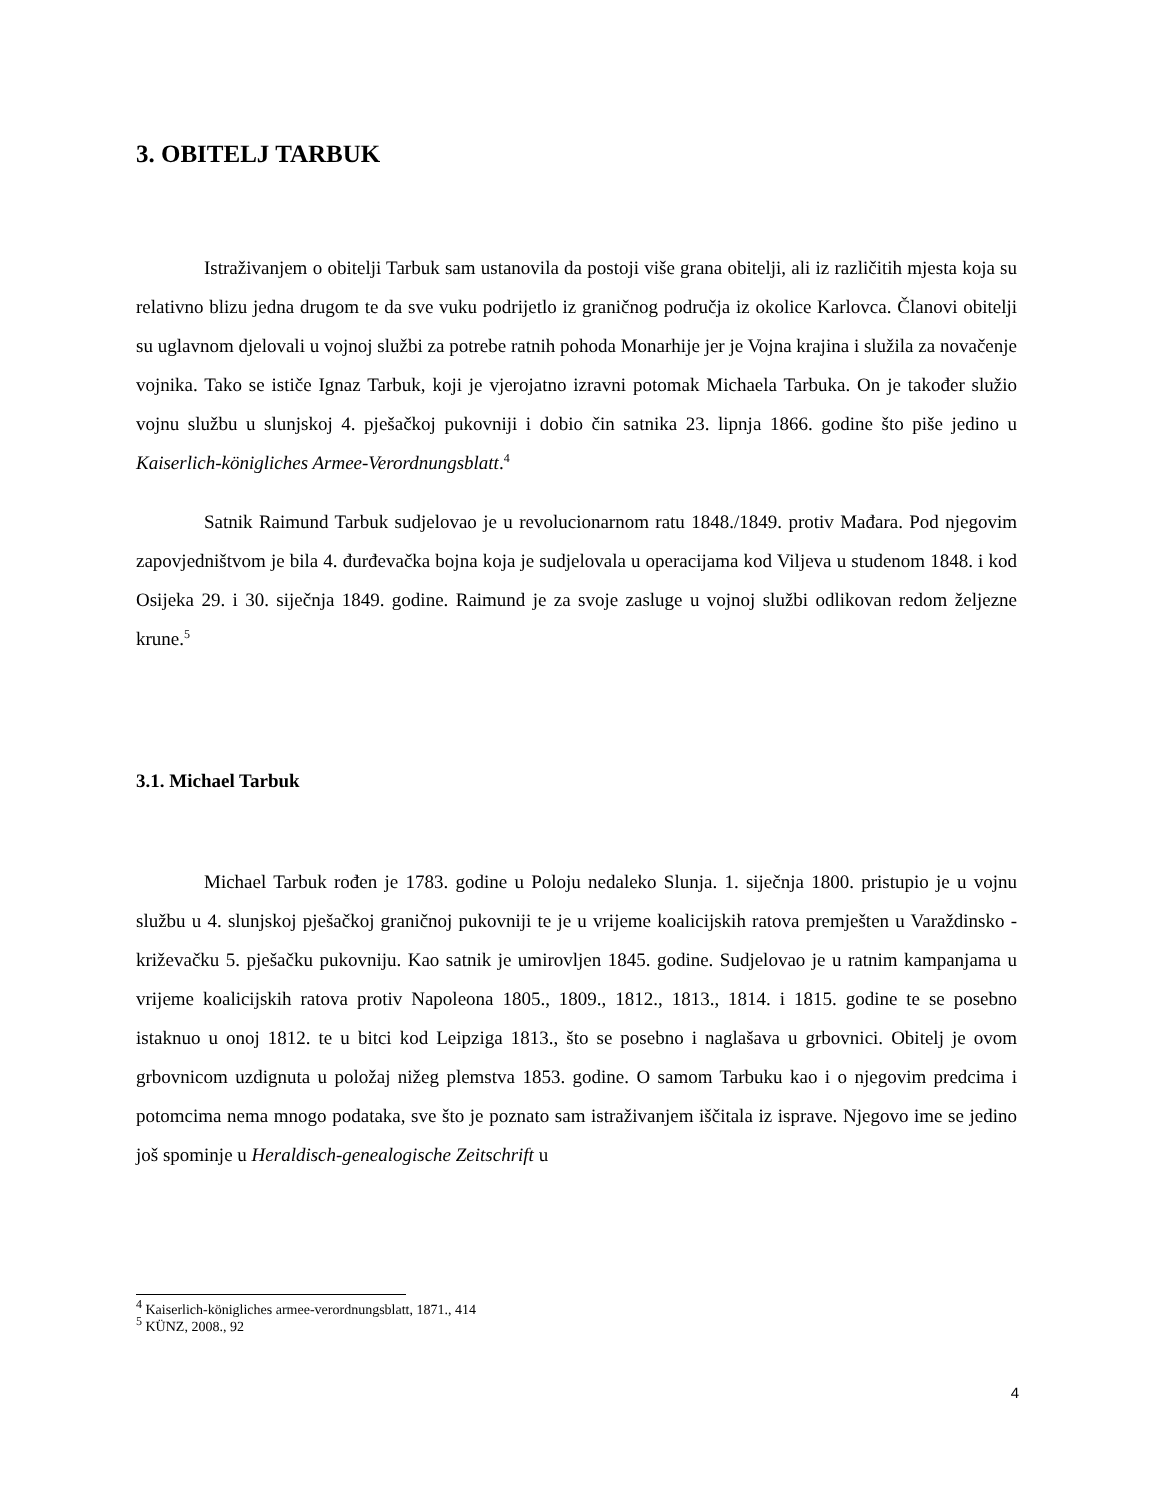3. OBITELJ TARBUK
Istraživanjem o obitelji Tarbuk sam ustanovila da postoji više grana obitelji, ali iz različitih mjesta koja su relativno blizu jedna drugom te da sve vuku podrijetlo iz graničnog područja iz okolice Karlovca. Članovi obitelji su uglavnom djelovali u vojnoj službi za potrebe ratnih pohoda Monarhije jer je Vojna krajina i služila za novačenje vojnika. Tako se ističe Ignaz Tarbuk, koji je vjerojatno izravni potomak Michaela Tarbuka. On je također služio vojnu službu u slunjskoj 4. pješačkoj pukovniji i dobio čin satnika 23. lipnja 1866. godine što piše jedino u Kaiserlich-königliches Armee-Verordnungsblatt.<sup>4</sup>
Satnik Raimund Tarbuk sudjelovao je u revolucionarnom ratu 1848./1849. protiv Mađara. Pod njegovim zapovjedništvom je bila 4. đurđevačka bojna koja je sudjelovala u operacijama kod Viljeva u studenom 1848. i kod Osijeka 29. i 30. siječnja 1849. godine. Raimund je za svoje zasluge u vojnoj službi odlikovan redom željezne krune.<sup>5</sup>
3.1. Michael Tarbuk
Michael Tarbuk rođen je 1783. godine u Poloju nedaleko Slunja. 1. siječnja 1800. pristupio je u vojnu službu u 4. slunjskoj pješačkoj graničnoj pukovniji te je u vrijeme koalicijskih ratova premješten u Varaždinsko - križevačku 5. pješačku pukovniju. Kao satnik je umirovljen 1845. godine. Sudjelovao je u ratnim kampanjama u vrijeme koalicijskih ratova protiv Napoleona 1805., 1809., 1812., 1813., 1814. i 1815. godine te se posebno istaknuo u onoj 1812. te u bitci kod Leipziga 1813., što se posebno i naglašava u grbovnici. Obitelj je ovom grbovnicom uzdignuta u položaj nižeg plemstva 1853. godine. O samom Tarbuku kao i o njegovim predcima i potomcima nema mnogo podataka, sve što je poznato sam istraživanjem iščitala iz isprave. Njegovo ime se jedino još spominje u Heraldisch-genealogische Zeitschrift u
<sup>4</sup> Kaiserlich-königliches armee-verordnungsblatt, 1871., 414
<sup>5</sup> KÜNZ, 2008., 92
4